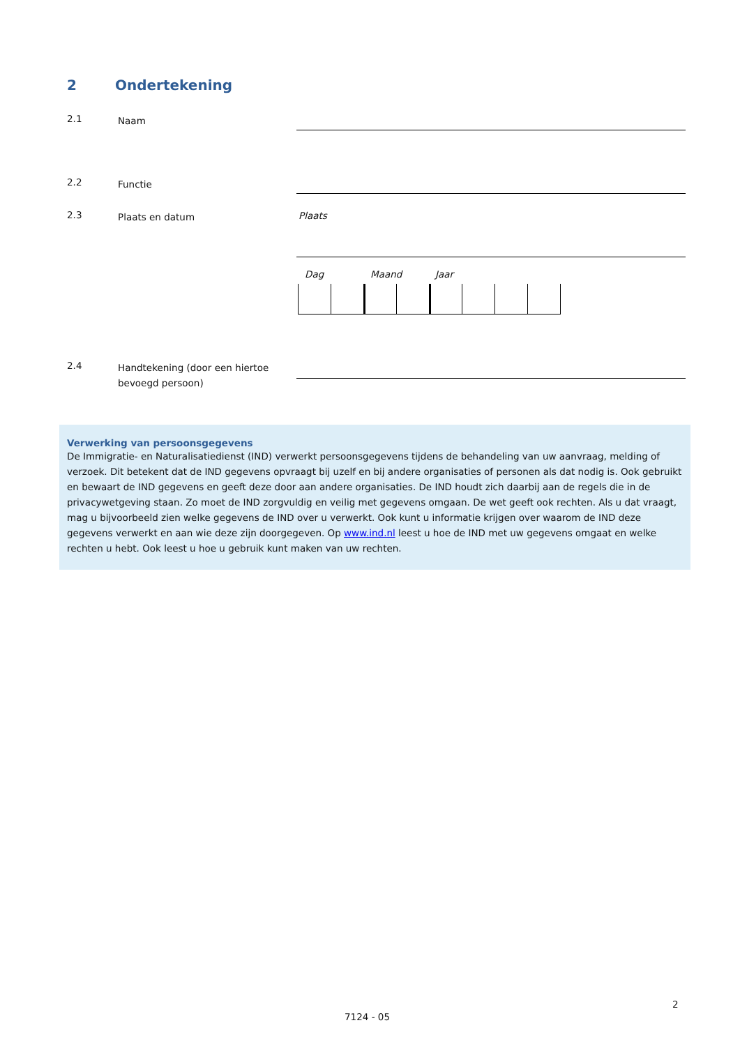2 Ondertekening
2.1
Naam
2.2
Functie
2.3
Plaats en datum
Plaats
Dag Maand Jaar
2.4
Handtekening (door een hiertoe bevoegd persoon)
Verwerking van persoonsgegevens
De Immigratie- en Naturalisatiedienst (IND) verwerkt persoonsgegevens tijdens de behandeling van uw aanvraag, melding of verzoek. Dit betekent dat de IND gegevens opvraagt bij uzelf en bij andere organisaties of personen als dat nodig is. Ook gebruikt en bewaart de IND gegevens en geeft deze door aan andere organisaties. De IND houdt zich daarbij aan de regels die in de privacywetgeving staan. Zo moet de IND zorgvuldig en veilig met gegevens omgaan. De wet geeft ook rechten. Als u dat vraagt, mag u bijvoorbeeld zien welke gegevens de IND over u verwerkt. Ook kunt u informatie krijgen over waarom de IND deze gegevens verwerkt en aan wie deze zijn doorgegeven. Op www.ind.nl leest u hoe de IND met uw gegevens omgaat en welke rechten u hebt. Ook leest u hoe u gebruik kunt maken van uw rechten.
2
7124 - 05